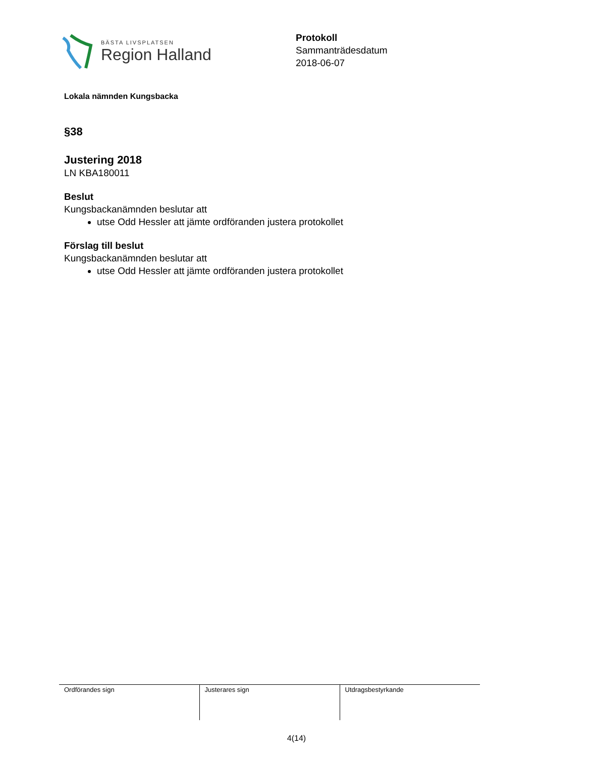BÄSTA LIVSPLATSEN
Region Halland
Protokoll
Sammanträdesdatum
2018-06-07
Lokala nämnden Kungsbacka
§38
Justering 2018
LN KBA180011
Beslut
Kungsbackanämnden beslutar att
utse Odd Hessler att jämte ordföranden justera protokollet
Förslag till beslut
Kungsbackanämnden beslutar att
utse Odd Hessler att jämte ordföranden justera protokollet
| Ordförandes sign | Justerares sign | Utdragsbestyrkande |
4(14)